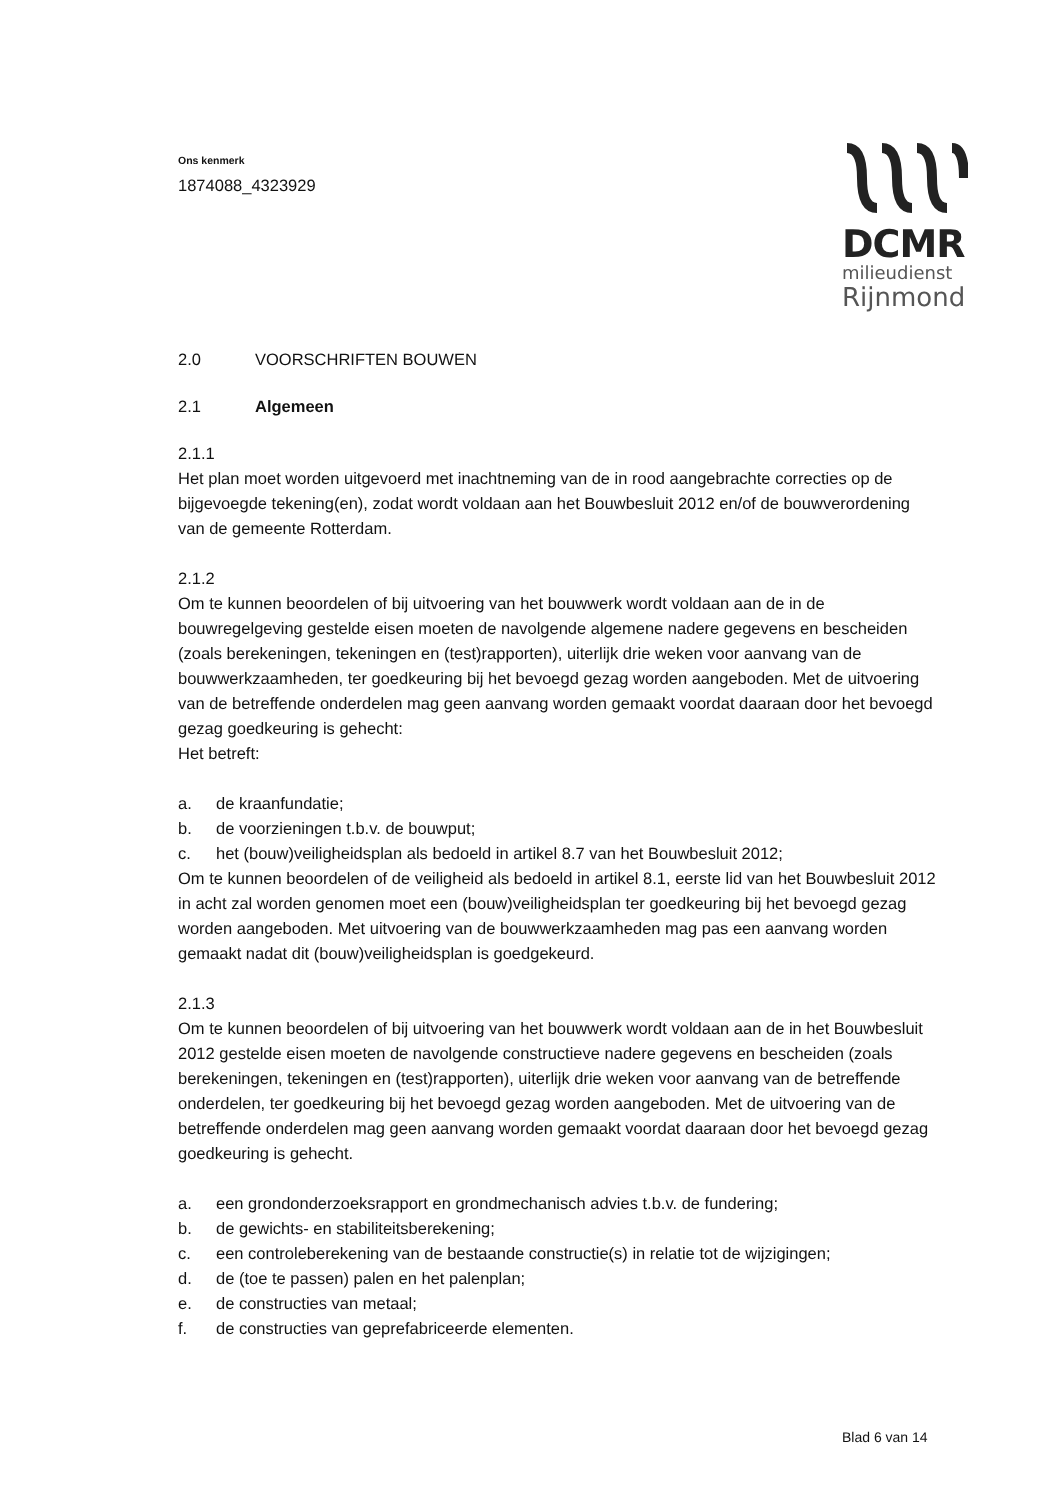Ons kenmerk
1874088_4323929
DCMR
milieudienst
Rijnmond
2.0 VOORSCHRIFTEN BOUWEN
2.1 Algemeen
2.1.1
Het plan moet worden uitgevoerd met inachtneming van de in rood aangebrachte correcties op de bijgevoegde tekening(en), zodat wordt voldaan aan het Bouwbesluit 2012 en/of de bouwverordening van de gemeente Rotterdam.
2.1.2
Om te kunnen beoordelen of bij uitvoering van het bouwwerk wordt voldaan aan de in de bouwregelgeving gestelde eisen moeten de navolgende algemene nadere gegevens en bescheiden (zoals berekeningen, tekeningen en (test)rapporten), uiterlijk drie weken voor aanvang van de bouwwerkzaamheden, ter goedkeuring bij het bevoegd gezag worden aangeboden. Met de uitvoering van de betreffende onderdelen mag geen aanvang worden gemaakt voordat daaraan door het bevoegd gezag goedkeuring is gehecht:
Het betreft:
a. de kraanfundatie;
b. de voorzieningen t.b.v. de bouwput;
c. het (bouw)veiligheidsplan als bedoeld in artikel 8.7 van het Bouwbesluit 2012;
Om te kunnen beoordelen of de veiligheid als bedoeld in artikel 8.1, eerste lid van het Bouwbesluit 2012 in acht zal worden genomen moet een (bouw)veiligheidsplan ter goedkeuring bij het bevoegd gezag worden aangeboden. Met uitvoering van de bouwwerkzaamheden mag pas een aanvang worden gemaakt nadat dit (bouw)veiligheidsplan is goedgekeurd.
2.1.3
Om te kunnen beoordelen of bij uitvoering van het bouwwerk wordt voldaan aan de in het Bouwbesluit 2012 gestelde eisen moeten de navolgende constructieve nadere gegevens en bescheiden (zoals berekeningen, tekeningen en (test)rapporten), uiterlijk drie weken voor aanvang van de betreffende onderdelen, ter goedkeuring bij het bevoegd gezag worden aangeboden. Met de uitvoering van de betreffende onderdelen mag geen aanvang worden gemaakt voordat daaraan door het bevoegd gezag goedkeuring is gehecht.
a. een grondonderzoeksrapport en grondmechanisch advies t.b.v. de fundering;
b. de gewichts- en stabiliteitsberekening;
c. een controleberekening van de bestaande constructie(s) in relatie tot de wijzigingen;
d. de (toe te passen) palen en het palenplan;
e. de constructies van metaal;
f. de constructies van geprefabriceerde elementen.
Blad 6 van 14